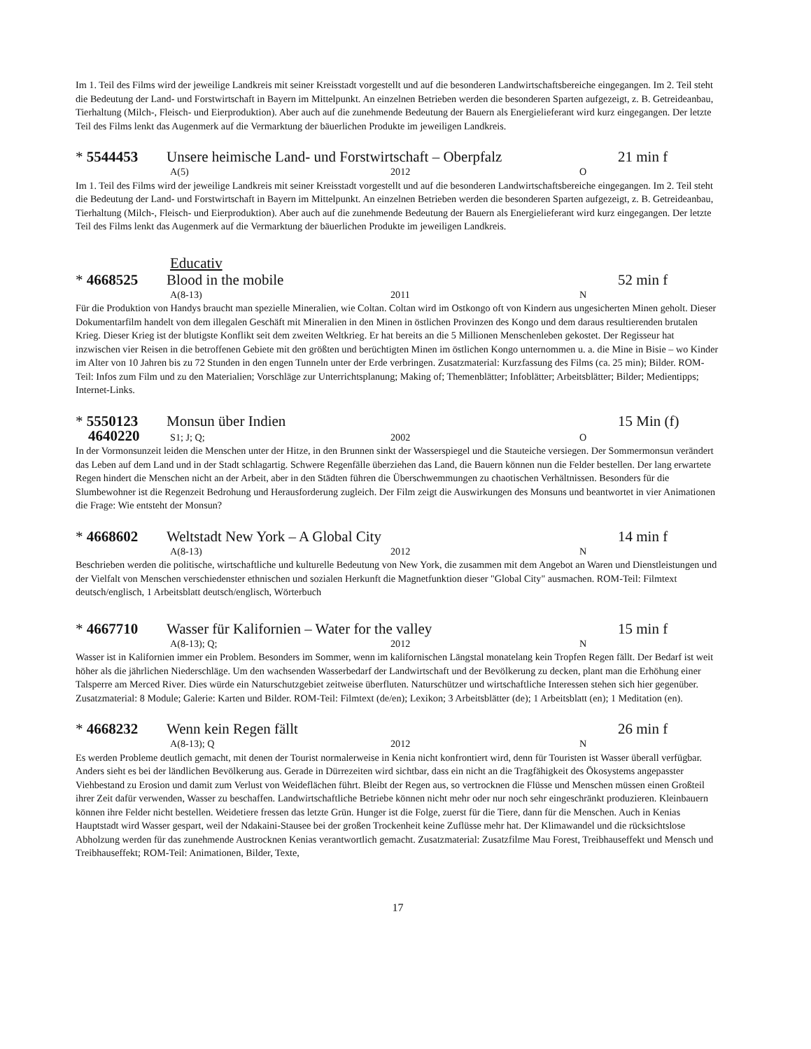Im 1. Teil des Films wird der jeweilige Landkreis mit seiner Kreisstadt vorgestellt und auf die besonderen Landwirtschaftsbereiche eingegangen. Im 2. Teil steht die Bedeutung der Land- und Forstwirtschaft in Bayern im Mittelpunkt. An einzelnen Betrieben werden die besonderen Sparten aufgezeigt, z. B. Getreideanbau, Tierhaltung (Milch-, Fleisch- und Eierproduktion). Aber auch auf die zunehmende Bedeutung der Bauern als Energielieferant wird kurz eingegangen. Der letzte Teil des Films lenkt das Augenmerk auf die Vermarktung der bäuerlichen Produkte im jeweiligen Landkreis.
* 5544453 Unsere heimische Land- und Forstwirtschaft – Oberpfalz 21 min f
A(5) 2012 O
Im 1. Teil des Films wird der jeweilige Landkreis mit seiner Kreisstadt vorgestellt und auf die besonderen Landwirtschaftsbereiche eingegangen. Im 2. Teil steht die Bedeutung der Land- und Forstwirtschaft in Bayern im Mittelpunkt. An einzelnen Betrieben werden die besonderen Sparten aufgezeigt, z. B. Getreideanbau, Tierhaltung (Milch-, Fleisch- und Eierproduktion). Aber auch auf die zunehmende Bedeutung der Bauern als Energielieferant wird kurz eingegangen. Der letzte Teil des Films lenkt das Augenmerk auf die Vermarktung der bäuerlichen Produkte im jeweiligen Landkreis.
Educativ
* 4668525 Blood in the mobile 52 min f
A(8-13) 2011 N
Für die Produktion von Handys braucht man spezielle Mineralien, wie Coltan. Coltan wird im Ostkongo oft von Kindern aus ungesicherten Minen geholt. Dieser Dokumentarfilm handelt von dem illegalen Geschäft mit Mineralien in den Minen in östlichen Provinzen des Kongo und dem daraus resultierenden brutalen Krieg. Dieser Krieg ist der blutigste Konflikt seit dem zweiten Weltkrieg. Er hat bereits an die 5 Millionen Menschenleben gekostet. Der Regisseur hat inzwischen vier Reisen in die betroffenen Gebiete mit den größten und berüchtigten Minen im östlichen Kongo unternommen u. a. die Mine in Bisie – wo Kinder im Alter von 10 Jahren bis zu 72 Stunden in den engen Tunneln unter der Erde verbringen. Zusatzmaterial: Kurzfassung des Films (ca. 25 min); Bilder. ROM-Teil: Infos zum Film und zu den Materialien; Vorschläge zur Unterrichtsplanung; Making of; Themenblätter; Infoblätter; Arbeitsblätter; Bilder; Medientipps; Internet-Links.
* 5550123 Monsun über Indien 15 Min (f)
4640220 S1; J; Q; 2002 O
In der Vormonsunzeit leiden die Menschen unter der Hitze, in den Brunnen sinkt der Wasserspiegel und die Stauteiche versiegen. Der Sommermonsun verändert das Leben auf dem Land und in der Stadt schlagartig. Schwere Regenfälle überziehen das Land, die Bauern können nun die Felder bestellen. Der lang erwartete Regen hindert die Menschen nicht an der Arbeit, aber in den Städten führen die Überschwemmungen zu chaotischen Verhältnissen. Besonders für die Slumbewohner ist die Regenzeit Bedrohung und Herausforderung zugleich. Der Film zeigt die Auswirkungen des Monsuns und beantwortet in vier Animationen die Frage: Wie entsteht der Monsun?
* 4668602 Weltstadt New York – A Global City 14 min f
A(8-13) 2012 N
Beschrieben werden die politische, wirtschaftliche und kulturelle Bedeutung von New York, die zusammen mit dem Angebot an Waren und Dienstleistungen und der Vielfalt von Menschen verschiedenster ethnischen und sozialen Herkunft die Magnetfunktion dieser "Global City" ausmachen. ROM-Teil: Filmtext deutsch/englisch, 1 Arbeitsblatt deutsch/englisch, Wörterbuch
* 4667710 Wasser für Kalifornien – Water for the valley 15 min f
A(8-13); Q; 2012 N
Wasser ist in Kalifornien immer ein Problem. Besonders im Sommer, wenn im kalifornischen Längstal monatelang kein Tropfen Regen fällt. Der Bedarf ist weit höher als die jährlichen Niederschläge. Um den wachsenden Wasserbedarf der Landwirtschaft und der Bevölkerung zu decken, plant man die Erhöhung einer Talsperre am Merced River. Dies würde ein Naturschutzgebiet zeitweise überfluten. Naturschützer und wirtschaftliche Interessen stehen sich hier gegenüber. Zusatzmaterial: 8 Module; Galerie: Karten und Bilder. ROM-Teil: Filmtext (de/en); Lexikon; 3 Arbeitsblätter (de); 1 Arbeitsblatt (en); 1 Meditation (en).
* 4668232 Wenn kein Regen fällt 26 min f
A(8-13); Q 2012 N
Es werden Probleme deutlich gemacht, mit denen der Tourist normalerweise in Kenia nicht konfrontiert wird, denn für Touristen ist Wasser überall verfügbar. Anders sieht es bei der ländlichen Bevölkerung aus. Gerade in Dürrezeiten wird sichtbar, dass ein nicht an die Tragfähigkeit des Ökosystems angepasster Viehbestand zu Erosion und damit zum Verlust von Weideflächen führt. Bleibt der Regen aus, so vertrocknen die Flüsse und Menschen müssen einen Großteil ihrer Zeit dafür verwenden, Wasser zu beschaffen. Landwirtschaftliche Betriebe können nicht mehr oder nur noch sehr eingeschränkt produzieren. Kleinbauern können ihre Felder nicht bestellen. Weidetiere fressen das letzte Grün. Hunger ist die Folge, zuerst für die Tiere, dann für die Menschen. Auch in Kenias Hauptstadt wird Wasser gespart, weil der Ndakaini-Stausee bei der großen Trockenheit keine Zuflüsse mehr hat. Der Klimawandel und die rücksichtslose Abholzung werden für das zunehmende Austrocknen Kenias verantwortlich gemacht. Zusatzmaterial: Zusatzfilme Mau Forest, Treibhauseffekt und Mensch und Treibhauseffekt; ROM-Teil: Animationen, Bilder, Texte,
17